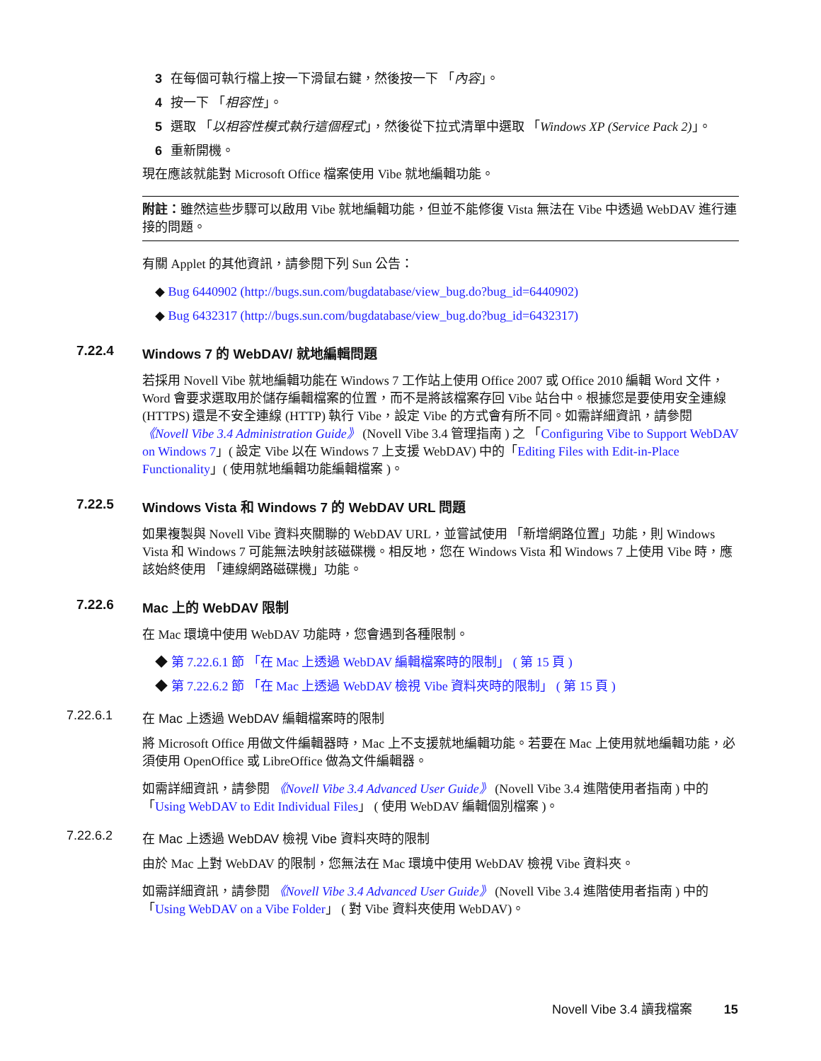3 在每個可執行檔上按一下滑鼠右鍵，然後按一下 「內容」。
4 按一下 「相容性」。
5 選取 「以相容性模式執行這個程式」，然後從下拉式清單中選取 「Windows XP (Service Pack 2)」。
6 重新開機。
現在應該就能對 Microsoft Office 檔案使用 Vibe 就地編輯功能。
附註：雖然這些步驟可以啟用 Vibe 就地編輯功能，但並不能修復 Vista 無法在 Vibe 中透過 WebDAV 進行連接的問題。
有關 Applet 的其他資訊，請參閱下列 Sun 公告：
◆ Bug 6440902 (http://bugs.sun.com/bugdatabase/view_bug.do?bug_id=6440902)
◆ Bug 6432317 (http://bugs.sun.com/bugdatabase/view_bug.do?bug_id=6432317)
7.22.4 Windows 7 的 WebDAV/ 就地編輯問題
若採用 Novell Vibe 就地編輯功能在 Windows 7 工作站上使用 Office 2007 或 Office 2010 編輯 Word 文件，Word 會要求選取用於儲存編輯檔案的位置，而不是將該檔案存回 Vibe 站台中。根據您是要使用安全連線 (HTTPS) 還是不安全連線 (HTTP) 執行 Vibe，設定 Vibe 的方式會有所不同。如需詳細資訊，請參閱 《Novell Vibe 3.4 Administration Guide》 (Novell Vibe 3.4 管理指南 ) 之 「Configuring Vibe to Support WebDAV on Windows 7」( 設定 Vibe 以在 Windows 7 上支援 WebDAV) 中的「Editing Files with Edit-in-Place Functionality」( 使用就地編輯功能編輯檔案 )。
7.22.5 Windows Vista 和 Windows 7 的 WebDAV URL 問題
如果複製與 Novell Vibe 資料夾關聯的 WebDAV URL，並嘗試使用 「新增網路位置」功能，則 Windows Vista 和 Windows 7 可能無法映射該磁碟機。相反地，您在 Windows Vista 和 Windows 7 上使用 Vibe 時，應該始終使用 「連線網路磁碟機」功能。
7.22.6 Mac 上的 WebDAV 限制
在 Mac 環境中使用 WebDAV 功能時，您會遇到各種限制。
◆ 第 7.22.6.1 節 「在 Mac 上透過 WebDAV 編輯檔案時的限制」 ( 第 15 頁 )
◆ 第 7.22.6.2 節 「在 Mac 上透過 WebDAV 檢視 Vibe 資料夾時的限制」 ( 第 15 頁 )
7.22.6.1 在 Mac 上透過 WebDAV 編輯檔案時的限制
將 Microsoft Office 用做文件編輯器時，Mac 上不支援就地編輯功能。若要在 Mac 上使用就地編輯功能，必須使用 OpenOffice 或 LibreOffice 做為文件編輯器。
如需詳細資訊，請參閱 《Novell Vibe 3.4 Advanced User Guide》 (Novell Vibe 3.4 進階使用者指南 ) 中的「Using WebDAV to Edit Individual Files」 ( 使用 WebDAV 編輯個別檔案 )。
7.22.6.2 在 Mac 上透過 WebDAV 檢視 Vibe 資料夾時的限制
由於 Mac 上對 WebDAV 的限制，您無法在 Mac 環境中使用 WebDAV 檢視 Vibe 資料夾。
如需詳細資訊，請參閱 《Novell Vibe 3.4 Advanced User Guide》 (Novell Vibe 3.4 進階使用者指南 ) 中的「Using WebDAV on a Vibe Folder」 ( 對 Vibe 資料夾使用 WebDAV)。
Novell Vibe 3.4 讀我檔案 15